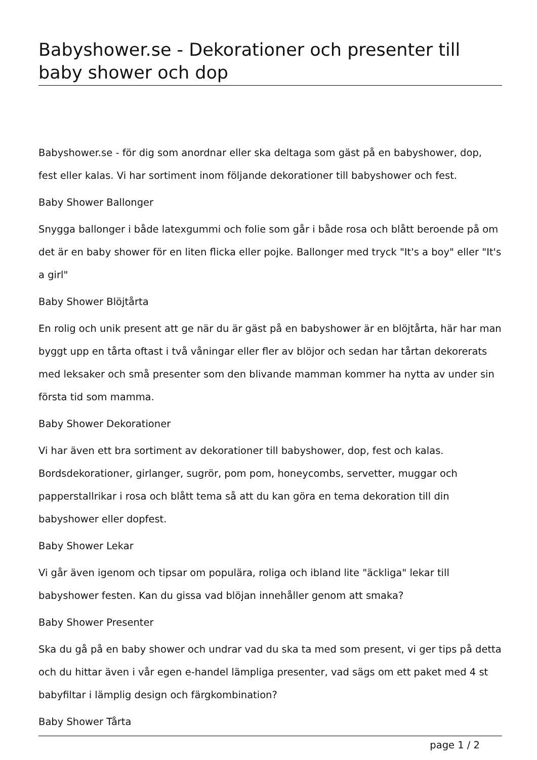Babyshower.se - Dekorationer och presenter till baby shower och dop
Babyshower.se - för dig som anordnar eller ska deltaga som gäst på en babyshower, dop, fest eller kalas. Vi har sortiment inom följande dekorationer till babyshower och fest.
Baby Shower Ballonger
Snygga ballonger i både latexgummi och folie som går i både rosa och blått beroende på om det är en baby shower för en liten flicka eller pojke. Ballonger med tryck "It's a boy" eller "It's a girl"
Baby Shower Blöjtårta
En rolig och unik present att ge när du är gäst på en babyshower är en blöjtårta, här har man byggt upp en tårta oftast i två våningar eller fler av blöjor och sedan har tårtan dekorerats med leksaker och små presenter som den blivande mamman kommer ha nytta av under sin första tid som mamma.
Baby Shower Dekorationer
Vi har även ett bra sortiment av dekorationer till babyshower, dop, fest och kalas. Bordsdekorationer, girlanger, sugrör, pom pom, honeycombs, servetter, muggar och papperstallrikar i rosa och blått tema så att du kan göra en tema dekoration till din babyshower eller dopfest.
Baby Shower Lekar
Vi går även igenom och tipsar om populära, roliga och ibland lite "äckliga" lekar till babyshower festen. Kan du gissa vad blöjan innehåller genom att smaka?
Baby Shower Presenter
Ska du gå på en baby shower och undrar vad du ska ta med som present, vi ger tips på detta och du hittar även i vår egen e-handel lämpliga presenter, vad sägs om ett paket med 4 st babyfiltar i lämplig design och färgkombination?
Baby Shower Tårta
page 1 / 2